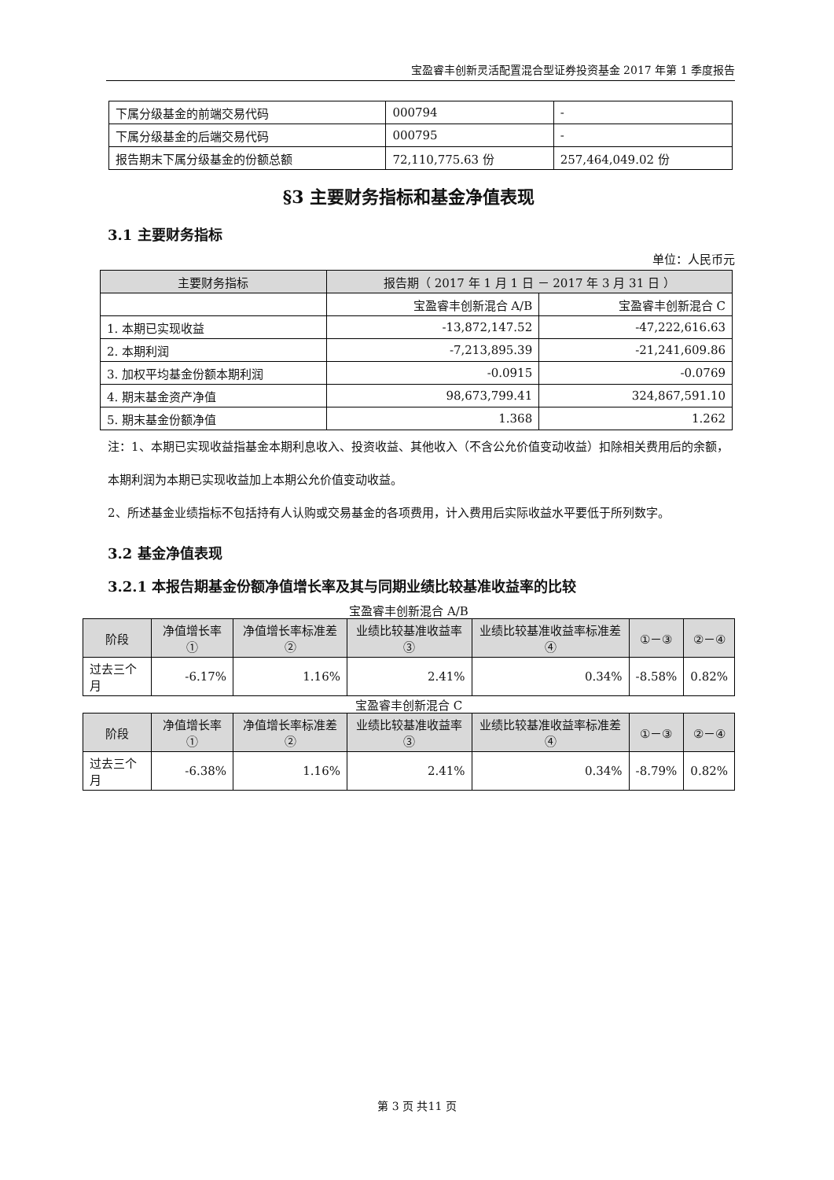宝盈睿丰创新灵活配置混合型证券投资基金 2017 年第 1 季度报告
| 下属分级基金的前端交易代码 | 000794 | - |
| 下属分级基金的后端交易代码 | 000795 | - |
| 报告期末下属分级基金的份额总额 | 72,110,775.63 份 | 257,464,049.02 份 |
§3 主要财务指标和基金净值表现
3.1 主要财务指标
单位：人民币元
| 主要财务指标 | 报告期（ 2017 年 1 月 1 日 － 2017 年 3 月 31 日 ） | |
| --- | --- | --- |
| | 宝盈睿丰创新混合 A/B | 宝盈睿丰创新混合 C |
| 1. 本期已实现收益 | -13,872,147.52 | -47,222,616.63 |
| 2. 本期利润 | -7,213,895.39 | -21,241,609.86 |
| 3. 加权平均基金份额本期利润 | -0.0915 | -0.0769 |
| 4. 期末基金资产净值 | 98,673,799.41 | 324,867,591.10 |
| 5. 期末基金份额净值 | 1.368 | 1.262 |
注：1、本期已实现收益指基金本期利息收入、投资收益、其他收入（不含公允价值变动收益）扣除相关费用后的余额，本期利润为本期已实现收益加上本期公允价值变动收益。
2、所述基金业绩指标不包括持有人认购或交易基金的各项费用，计入费用后实际收益水平要低于所列数字。
3.2 基金净值表现
3.2.1 本报告期基金份额净值增长率及其与同期业绩比较基准收益率的比较
宝盈睿丰创新混合 A/B
| 阶段 | 净值增长率① | 净值增长率标准差② | 业绩比较基准收益率③ | 业绩比较基准收益率标准差④ | ①－③ | ②－④ |
| --- | --- | --- | --- | --- | --- | --- |
| 过去三个月 | -6.17% | 1.16% | 2.41% | 0.34% | -8.58% | 0.82% |
宝盈睿丰创新混合 C
| 阶段 | 净值增长率① | 净值增长率标准差② | 业绩比较基准收益率③ | 业绩比较基准收益率标准差④ | ①－③ | ②－④ |
| --- | --- | --- | --- | --- | --- | --- |
| 过去三个月 | -6.38% | 1.16% | 2.41% | 0.34% | -8.79% | 0.82% |
第 3 页 共11 页